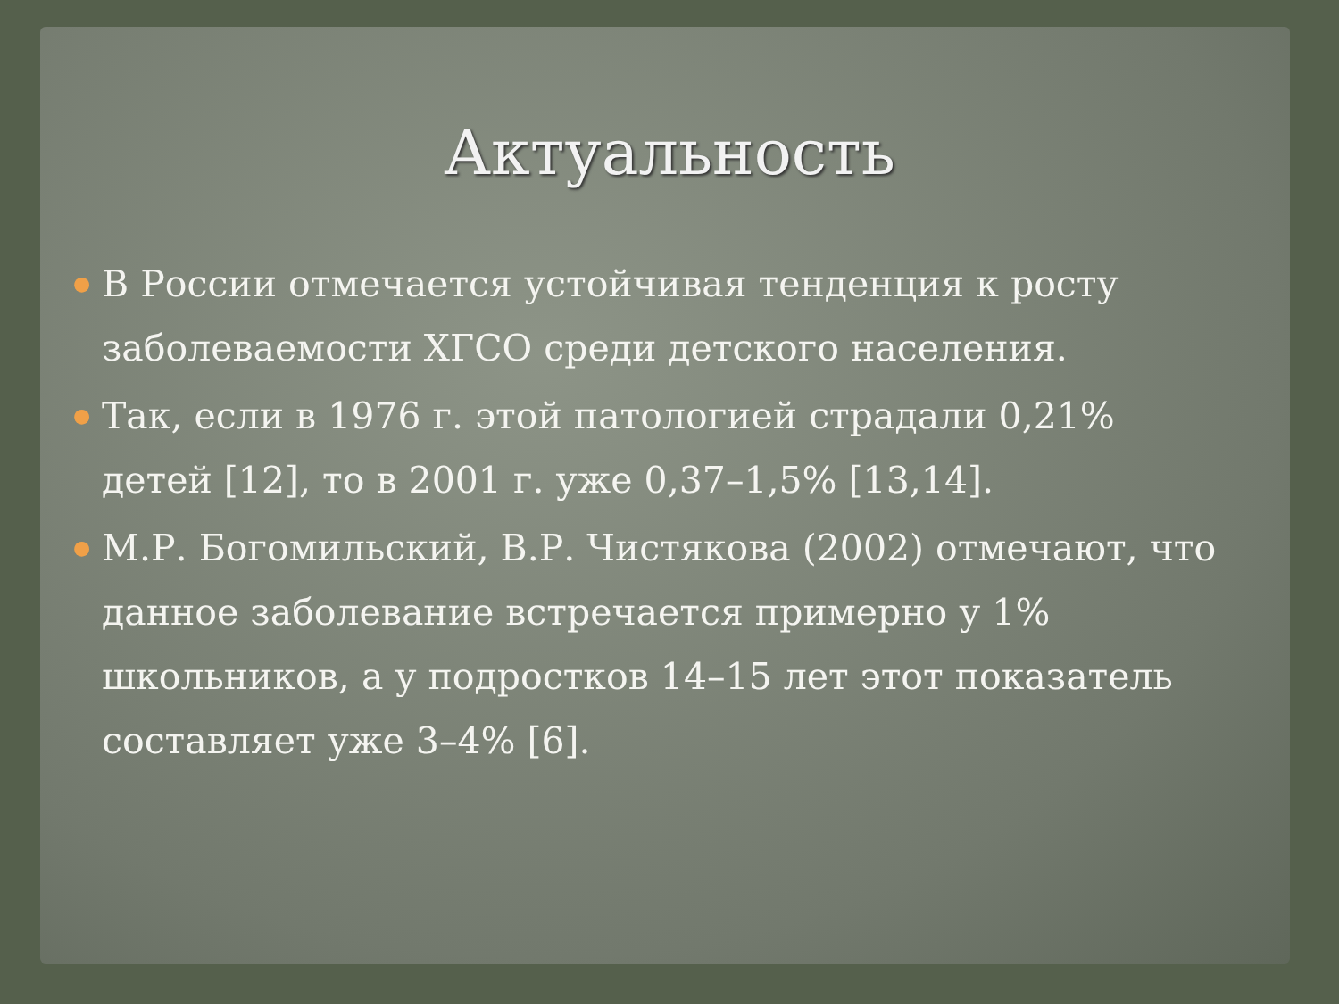Актуальность
● В России отмечается устойчивая тенденция к росту заболеваемости ХГСО среди детского населения.
● Так, если в 1976 г. этой патологией страдали 0,21% детей [12], то в 2001 г. уже 0,37–1,5% [13,14].
● М.Р. Богомильский, В.Р. Чистякова (2002) отмечают, что данное заболевание встречается примерно у 1% школьников, а у подростков 14–15 лет этот показатель составляет уже 3–4% [6].